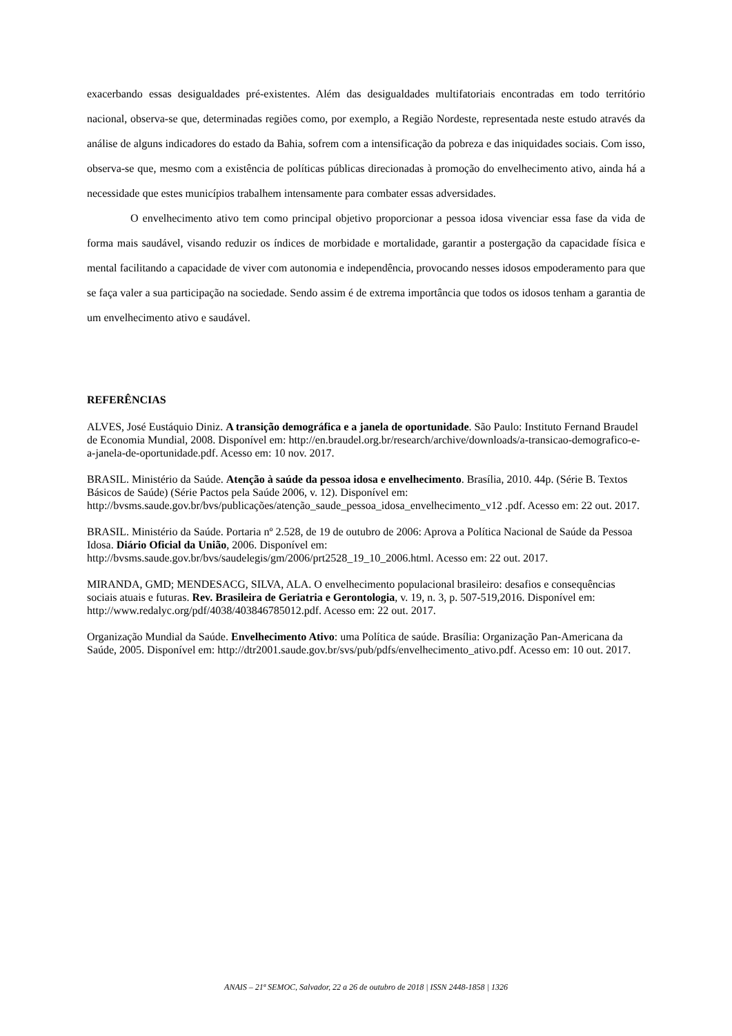exacerbando essas desigualdades pré-existentes. Além das desigualdades multifatoriais encontradas em todo território nacional, observa-se que, determinadas regiões como, por exemplo, a Região Nordeste, representada neste estudo através da análise de alguns indicadores do estado da Bahia, sofrem com a intensificação da pobreza e das iniquidades sociais. Com isso, observa-se que, mesmo com a existência de políticas públicas direcionadas à promoção do envelhecimento ativo, ainda há a necessidade que estes municípios trabalhem intensamente para combater essas adversidades.
O envelhecimento ativo tem como principal objetivo proporcionar a pessoa idosa vivenciar essa fase da vida de forma mais saudável, visando reduzir os índices de morbidade e mortalidade, garantir a postergação da capacidade física e mental facilitando a capacidade de viver com autonomia e independência, provocando nesses idosos empoderamento para que se faça valer a sua participação na sociedade. Sendo assim é de extrema importância que todos os idosos tenham a garantia de um envelhecimento ativo e saudável.
REFERÊNCIAS
ALVES, José Eustáquio Diniz. A transição demográfica e a janela de oportunidade. São Paulo: Instituto Fernand Braudel de Economia Mundial, 2008. Disponível em: http://en.braudel.org.br/research/archive/downloads/a-transicao-demografico-e-a-janela-de-oportunidade.pdf. Acesso em: 10 nov. 2017.
BRASIL. Ministério da Saúde. Atenção à saúde da pessoa idosa e envelhecimento. Brasília, 2010. 44p. (Série B. Textos Básicos de Saúde) (Série Pactos pela Saúde 2006, v. 12). Disponível em: http://bvsms.saude.gov.br/bvs/publicações/atenção_saude_pessoa_idosa_envelhecimento_v12 .pdf. Acesso em: 22 out. 2017.
BRASIL. Ministério da Saúde. Portaria nº 2.528, de 19 de outubro de 2006: Aprova a Política Nacional de Saúde da Pessoa Idosa. Diário Oficial da União, 2006. Disponível em: http://bvsms.saude.gov.br/bvs/saudelegis/gm/2006/prt2528_19_10_2006.html. Acesso em: 22 out. 2017.
MIRANDA, GMD; MENDESACG, SILVA, ALA. O envelhecimento populacional brasileiro: desafios e consequências sociais atuais e futuras. Rev. Brasileira de Geriatria e Gerontologia, v. 19, n. 3, p. 507-519,2016. Disponível em: http://www.redalyc.org/pdf/4038/403846785012.pdf. Acesso em: 22 out. 2017.
Organização Mundial da Saúde. Envelhecimento Ativo: uma Política de saúde. Brasília: Organização Pan-Americana da Saúde, 2005. Disponível em: http://dtr2001.saude.gov.br/svs/pub/pdfs/envelhecimento_ativo.pdf. Acesso em: 10 out. 2017.
ANAIS – 21ª SEMOC, Salvador, 22 a 26 de outubro de 2018 | ISSN 2448-1858 | 1326